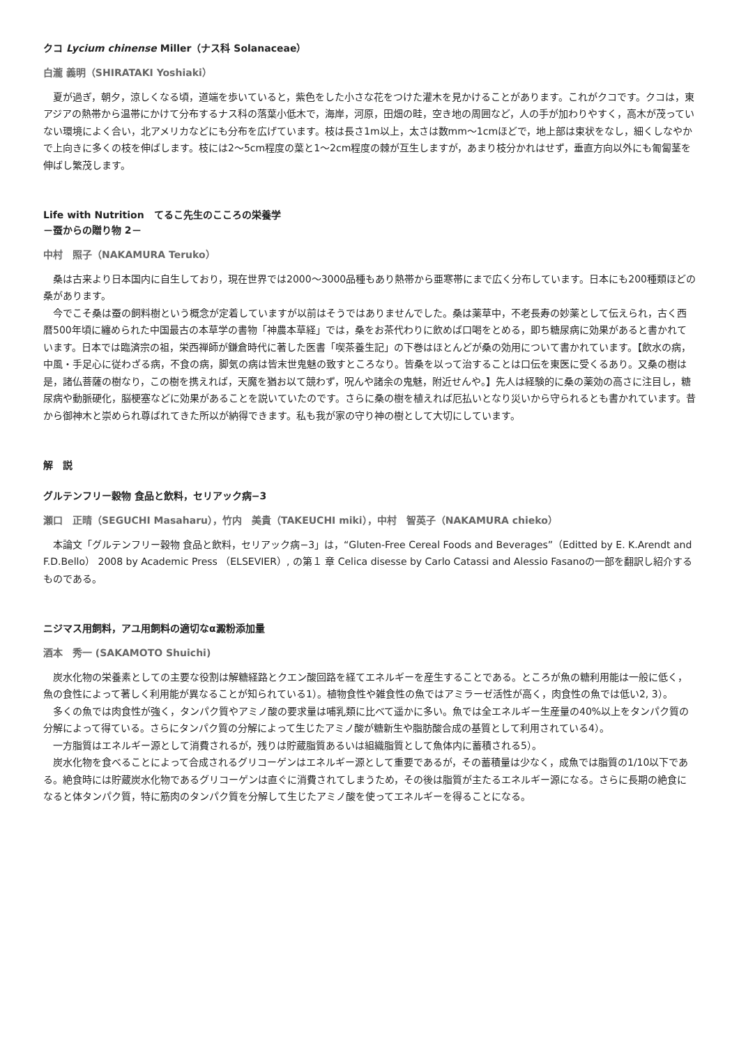クコ Lycium chinense Miller（ナス科 Solanaceae）
白瀧 義明（SHIRATAKI Yoshiaki）
夏が過ぎ，朝夕，涼しくなる頃，道端を歩いていると，紫色をした小さな花をつけた灌木を見かけることがあります。これがクコです。クコは，東アジアの熱帯から温帯にかけて分布するナス科の落葉小低木で，海岸，河原，田畑の畦，空き地の周囲など，人の手が加わりやすく，高木が茂っていない環境によく合い，北アメリカなどにも分布を広げています。枝は長さ1m以上，太さは数mm～1cmほどで，地上部は束状をなし，細くしなやかで上向きに多くの枝を伸ばします。枝には2～5cm程度の葉と1～2cm程度の棘が互生しますが，あまり枝分かれはせず，垂直方向以外にも匍匐茎を伸ばし繁茂します。
Life with Nutrition　てるこ先生のこころの栄養学
－蚕からの贈り物 2－
中村　照子（NAKAMURA Teruko）
桑は古来より日本国内に自生しており，現在世界では2000～3000品種もあり熱帯から亜寒帯にまで広く分布しています。日本にも200種類ほどの桑があります。
今でこそ桑は蚕の飼料樹という概念が定着していますが以前はそうではありませんでした。桑は薬草中，不老長寿の妙薬として伝えられ，古く西暦500年頃に纏められた中国最古の本草学の書物「神農本草経」では，桑をお茶代わりに飲めば口喝をとめる，即ち糖尿病に効果があると書かれています。日本では臨済宗の祖，栄西禅師が鎌倉時代に著した医書「喫茶養生記」の下巻はほとんどが桑の効用について書かれています。【飲水の病，中風・手足心に従わざる病，不食の病，脚気の病は皆末世鬼魅の致すところなり。皆桑を以って治することは口伝を東医に受くるあり。又桑の樹は是，諸仏菩薩の樹なり，この樹を携えれば，天魔を猶お以て競わず，呪んや諸余の鬼魅，附近せんや。】先人は経験的に桑の薬効の高さに注目し，糖尿病や動脈硬化，脳梗塞などに効果があることを説いていたのです。さらに桑の樹を植えれば厄払いとなり災いから守られるとも書かれています。昔から御神木と崇められ尊ばれてきた所以が納得できます。私も我が家の守り神の樹として大切にしています。
解　説
グルテンフリー穀物 食品と飲料，セリアック病−3
瀬口　正晴（SEGUCHI Masaharu），竹内　美貴（TAKEUCHI miki），中村　智英子（NAKAMURA chieko）
本論文「グルテンフリー穀物 食品と飲料，セリアック病−3」は，“Gluten-Free Cereal Foods and Beverages”（Editted by E. K.Arendt and F.D.Bello） 2008 by Academic Press （ELSEVIER）, の第１ 章 Celica disesse by Carlo Catassi and Alessio Fasanoの一部を翻訳し紹介するものである。
ニジマス用飼料，アユ用飼料の適切なα澱粉添加量
酒本　秀一 (SAKAMOTO Shuichi)
炭水化物の栄養素としての主要な役割は解糖経路とクエン酸回路を経てエネルギーを産生することである。ところが魚の糖利用能は一般に低く，魚の食性によって著しく利用能が異なることが知られている1）。植物食性や雑食性の魚ではアミラーゼ活性が高く，肉食性の魚では低い2, 3）。
多くの魚では肉食性が強く，タンパク質やアミノ酸の要求量は哺乳類に比べて遥かに多い。魚では全エネルギー生産量の40%以上をタンパク質の分解によって得ている。さらにタンパク質の分解によって生じたアミノ酸が糖新生や脂肪酸合成の基質として利用されている4）。
一方脂質はエネルギー源として消費されるが，残りは貯蔵脂質あるいは組織脂質として魚体内に蓄積される5）。
炭水化物を食べることによって合成されるグリコーゲンはエネルギー源として重要であるが，その蓄積量は少なく，成魚では脂質の1/10以下である。絶食時には貯蔵炭水化物であるグリコーゲンは直ぐに消費されてしまうため，その後は脂質が主たるエネルギー源になる。さらに長期の絶食になると体タンパク質，特に筋肉のタンパク質を分解して生じたアミノ酸を使ってエネルギーを得ることになる。